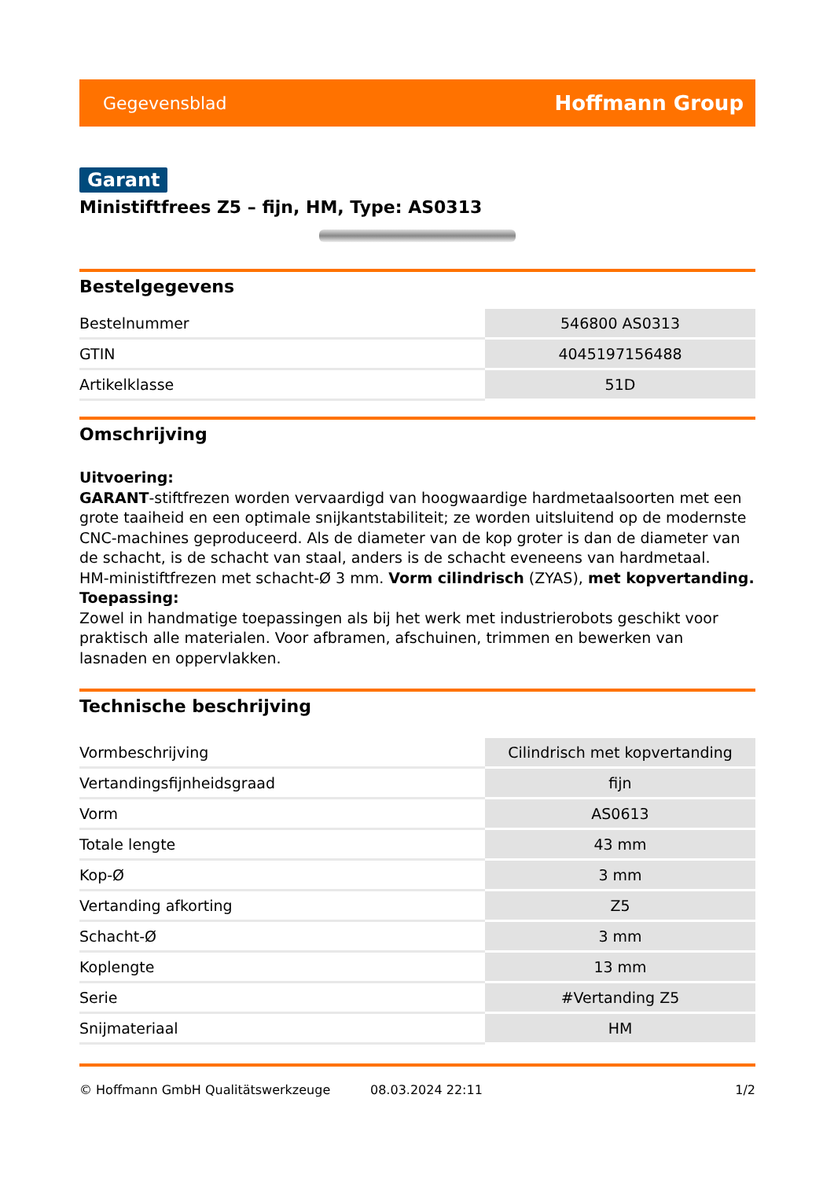Gegevensblad Hoffmann Group
Garant
Ministiftfrees Z5 – fijn, HM, Type: AS0313
Bestelgegevens
| Bestelnummer | 546800 AS0313 |
| GTIN | 4045197156488 |
| Artikelklasse | 51D |
Omschrijving
Uitvoering:
GARANT-stiftfrezen worden vervaardigd van hoogwaardige hardmetaalsoorten met een grote taaiheid en een optimale snijkantstabiliteit; ze worden uitsluitend op de modernste CNC-machines geproduceerd. Als de diameter van de kop groter is dan de diameter van de schacht, is de schacht van staal, anders is de schacht eveneens van hardmetaal.
HM-ministiftfrezen met schacht-Ø 3 mm. Vorm cilindrisch (ZYAS), met kopvertanding.
Toepassing:
Zowel in handmatige toepassingen als bij het werk met industrierobots geschikt voor praktisch alle materialen. Voor afbramen, afschuinen, trimmen en bewerken van lasnaden en oppervlakken.
Technische beschrijving
| Vormbeschrijving | Cilindrisch met kopvertanding |
| Vertandingsfijnheidsgraad | fijn |
| Vorm | AS0613 |
| Totale lengte | 43 mm |
| Kop-Ø | 3 mm |
| Vertanding afkorting | Z5 |
| Schacht-Ø | 3 mm |
| Koplengte | 13 mm |
| Serie | #Vertanding Z5 |
| Snijmateriaal | HM |
© Hoffmann GmbH Qualitätswerkzeuge 08.03.2024 22:11 1/2